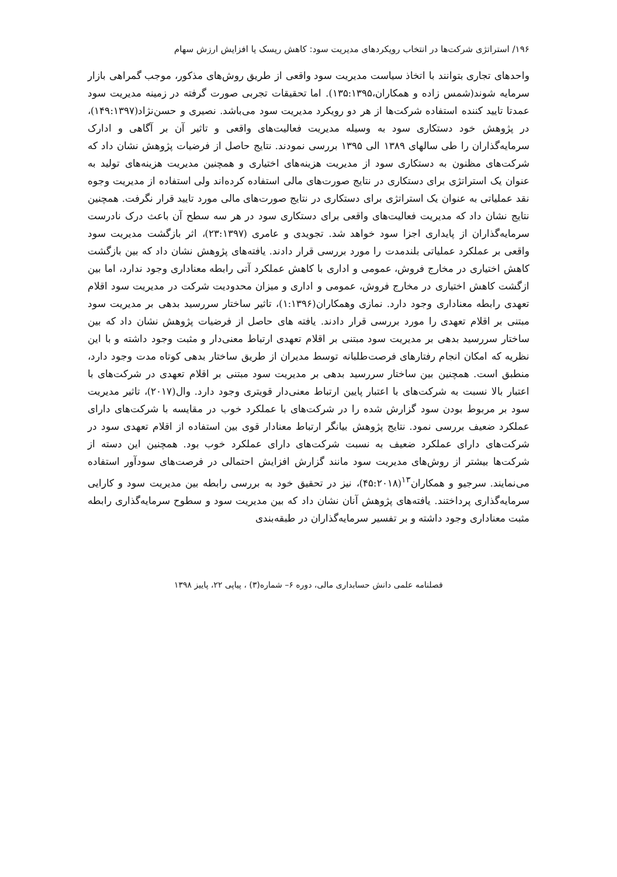۱۹۶/ استراتژی شرکت‌ها در انتخاب رویکردهای مدیریت سود: کاهش ریسک یا افزایش ارزش سهام
واحدهای تجاری بتوانند با اتخاذ سیاست مدیریت سود واقعی از طریق روش‌های مذکور، موجب گمراهی بازار سرمایه شوند(شمس زاده و همکاران،۱۳۵:۱۳۹۵). اما تحقیقات تجربی صورت گرفته در زمینه مدیریت سود عمدتا تایید کننده استفاده شرکت‌ها از هر دو رویکرد مدیریت سود می‌باشد. نصیری و حسن‌نژاد(۱۴۹:۱۳۹۷)، در پژوهش خود دستکاری سود به وسیله مدیریت فعالیت‌های واقعی و تاثیر آن بر آگاهی و ادارک سرمایه‌گذاران را طی سالهای ۱۳۸۹ الی ۱۳۹۵ بررسی نمودند. نتایج حاصل از فرضیات پژوهش نشان داد که شرکت‌های مظنون به دستکاری سود از مدیریت هزینه‌های اختیاری و همچنین مدیریت هزینه‌های تولید به عنوان یک استراتژی برای دستکاری در نتایج صورت‌های مالی استفاده کرده‌اند ولی استفاده از مدیریت وجوه نقد عملیاتی به عنوان یک استراتژی برای دستکاری در نتایج صورت‌های مالی مورد تایید قرار نگرفت. همچنین نتایج نشان داد که مدیریت فعالیت‌های واقعی برای دستکاری سود در هر سه سطح آن باعث درک نادرست سرمایه‌گذاران از پایداری اجزا سود خواهد شد. تجویدی و عامری (۲۳:۱۳۹۷)، اثر بازگشت مدیریت سود واقعی بر عملکرد عملیاتی بلندمدت را مورد بررسی قرار دادند. یافته‌های پژوهش نشان داد که بین بازگشت کاهش اختیاری در مخارج فروش، عمومی و اداری با کاهش عملکرد آتی رابطه معناداری وجود ندارد، اما بین ازگشت کاهش اختیاری در مخارج فروش، عمومی و اداری و میزان محدودیت شرکت در مدیریت سود اقلام تعهدی رابطه معناداری وجود دارد. نمازی وهمکاران(۱:۱۳۹۶)، تاثیر ساختار سررسید بدهی بر مدیریت سود مبتنی بر اقلام تعهدی را مورد بررسی قرار دادند. یافته های حاصل از فرضیات پژوهش نشان داد که بین ساختار سررسید بدهی بر مدیریت سود مبتنی بر اقلام تعهدی ارتباط معنی‌دار و مثبت وجود داشته و با این نظریه که امکان انجام رفتارهای فرصت‌طلبانه توسط مدیران از طریق ساختار بدهی کوتاه مدت وجود دارد، منطبق است. همچنین بین ساختار سررسید بدهی بر مدیریت سود مبتنی بر اقلام تعهدی در شرکت‌های با اعتبار بالا نسبت به شرکت‌های با اعتبار پایین ارتباط معنی‌دار قویتری وجود دارد. وال(۲۰۱۷)، تاثیر مدیریت سود بر مربوط بودن سود گزارش شده را در شرکت‌های با عملکرد خوب در مقایسه با شرکت‌های دارای عملکرد ضعیف بررسی نمود. نتایج پژوهش بیانگر ارتباط معنادار قوی بین استفاده از اقلام تعهدی سود در شرکت‌های دارای عملکرد ضعیف به نسبت شرکت‌های دارای عملکرد خوب بود. همچنین این دسته از شرکت‌ها بیشتر از روش‌های مدیریت سود مانند گزارش افزایش احتمالی در فرصت‌های سودآور استفاده می‌نمایند. سرجیو و همکاران<sup>۱۳</sup>(۴۵:۲۰۱۸)، نیز در تحقیق خود به بررسی رابطه بین مدیریت سود و کارایی سرمایه‌گذاری پرداختند. یافته‌های پژوهش آنان نشان داد که بین مدیریت سود و سطوح سرمایه‌گذاری رابطه مثبت معناداری وجود داشته و بر تفسیر سرمایه‌گذاران در طبقه‌بندی
فصلنامه علمی دانش حسابداری مالی، دوره ۶– شماره(۳) ، پیاپی ۲۲، پاییز ۱۳۹۸